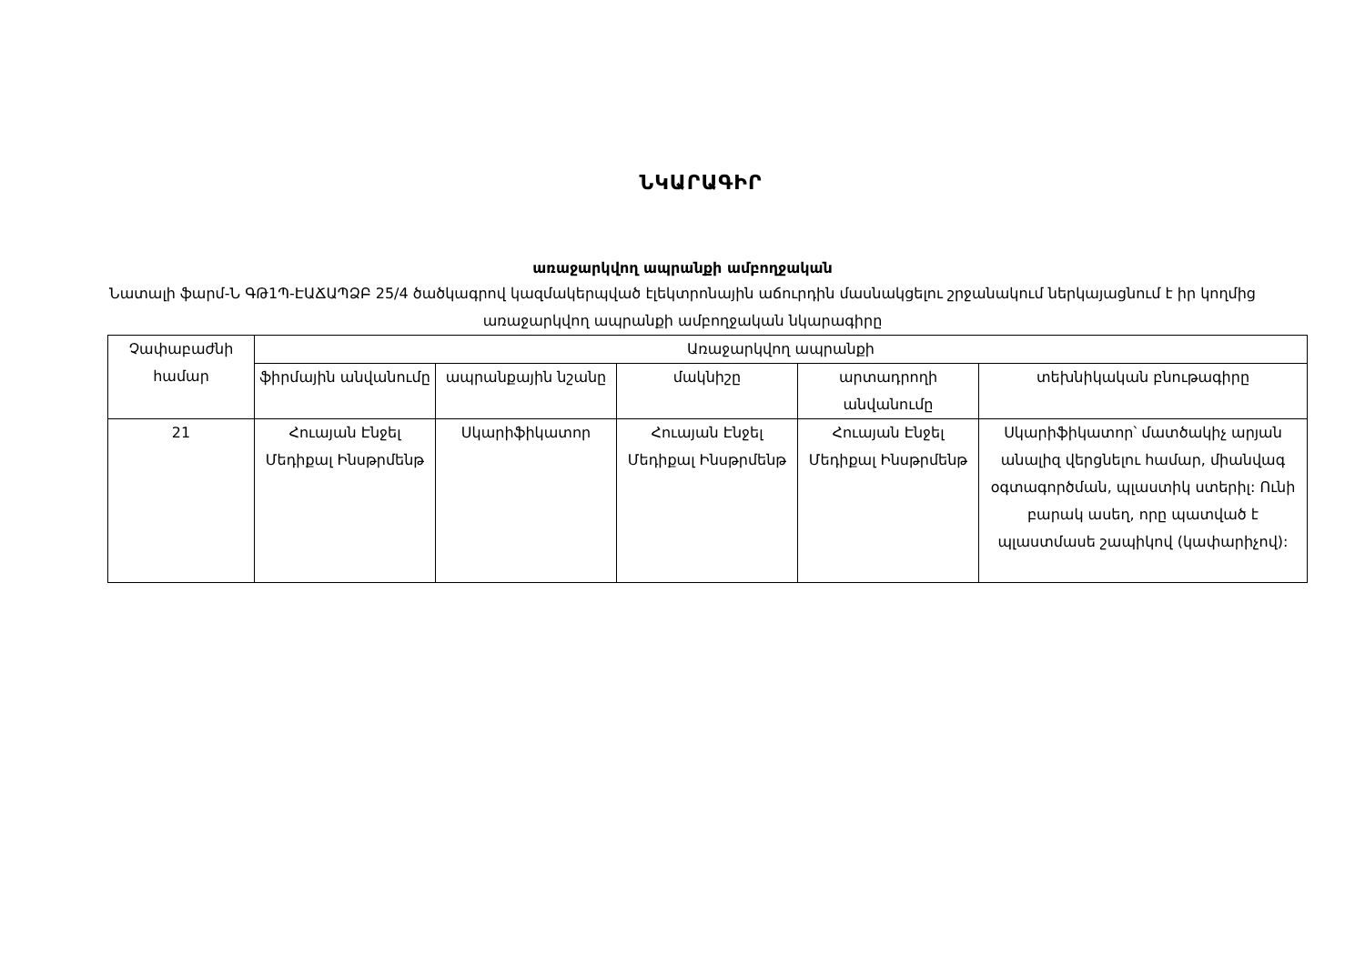ՆԿԱՐԱԳԻՐ
առաջարկվող ապրանքի ամբողջական
Նատալի ֆարմ-Ն ԳԹ1Պ-ԷԱՃԱՊՁԲ 25/4 ծածկագրով կազմակերպված էլեկտրոնային աճուրդին մասնակցելու շրջանակում ներկայացնում է իր կողմից առաջարկվող ապրանքի ամբողջական նկարագիրը
| Չափաբաժնի համար | Առաջարկվող ապրանքի | | | | |
| --- | --- | --- | --- | --- | --- |
| | ֆիրմային անվանումը | ապրանքային նշանը | մակնիշը | արտադրողի անվանումը | տեխնիկական բնութագիրը |
| 21 | Հուայան Էնջել Մեդիքալ Ինսթրմենթ | Սկարիֆիկատոր | Հուայան Էնջել Մեդիքալ Ինսթրմենթ | Հուայան Էնջել Մեդիքալ Ինսթրմենթ | Սկարիֆիկատոր՝ մատծակիչ արյան անալիզ վերցնելու համար, միանվագ օգտագործման, պլաստիկ ստերիլ: Ունի բարակ ասեղ, որը պատված է պլաստմասե շապիկով (կափարիչով): |